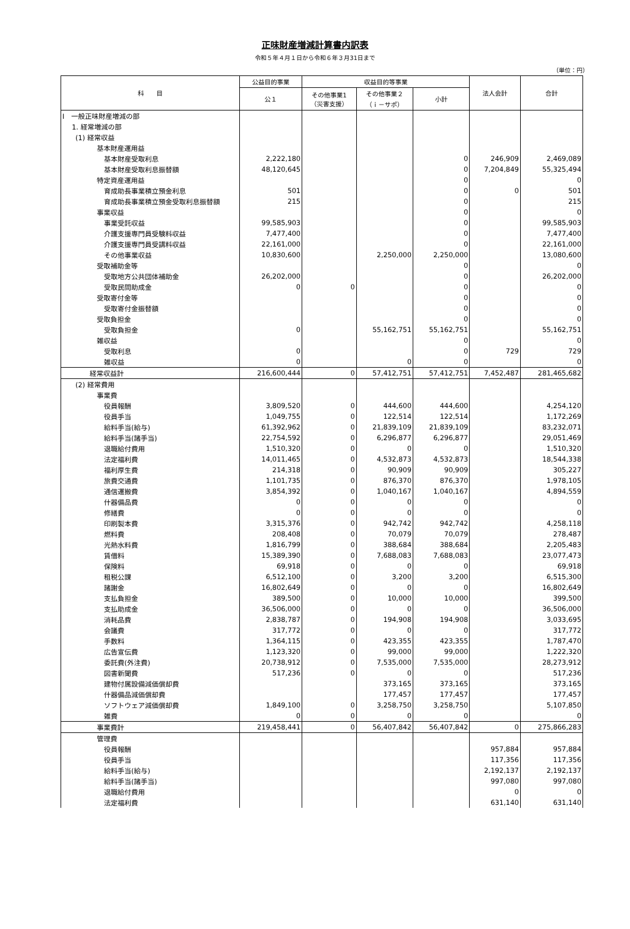正味財産増減計算書内訳表
令和５年４月１日から令和６年３月31日まで
（単位：円）
| 科 目 | 公益目的事業 | 収益目的等事業 | | | 法人会計 | 合計 |
| --- | --- | --- | --- | --- | --- | --- |
| | 公１ | その他事業1 （災害支援） | その他事業２ （ｉ－サポ） | 小計 | | |
| Ⅰ 一般正味財産増減の部 | | | | | | |
| 1. 経常増減の部 | | | | | | |
| (1) 経常収益 | | | | | | |
| 基本財産運用益 | | | | | | |
| 基本財産受取利息 | 2,222,180 | | | 0 | 246,909 | 2,469,089 |
| 基本財産受取利息振替額 | 48,120,645 | | | 0 | 7,204,849 | 55,325,494 |
| 特定資産運用益 | | | | 0 | | 0 |
| 育成助長事業積立預金利息 | 501 | | | 0 | 0 | 501 |
| 育成助長事業積立預金受取利息振替額 | 215 | | | 0 | | 215 |
| 事業収益 | | | | 0 | | 0 |
| 事業受託収益 | 99,585,903 | | | 0 | | 99,585,903 |
| 介護支援専門員受験料収益 | 7,477,400 | | | 0 | | 7,477,400 |
| 介護支援専門員受講料収益 | 22,161,000 | | | 0 | | 22,161,000 |
| その他事業収益 | 10,830,600 | | 2,250,000 | 2,250,000 | | 13,080,600 |
| 受取補助金等 | | | | 0 | | 0 |
| 受取地方公共団体補助金 | 26,202,000 | | | 0 | | 26,202,000 |
| 受取民間助成金 | 0 | 0 | | 0 | | 0 |
| 受取寄付金等 | | | | 0 | | 0 |
| 受取寄付金振替額 | | | | 0 | | 0 |
| 受取負担金 | | | | 0 | | 0 |
| 受取負担金 | 0 | | 55,162,751 | 55,162,751 | | 55,162,751 |
| 雑収益 | | | | 0 | | 0 |
| 受取利息 | 0 | | | 0 | 729 | 729 |
| 雑収益 | 0 | | 0 | 0 | | 0 |
| 経常収益計 | 216,600,444 | 0 | 57,412,751 | 57,412,751 | 7,452,487 | 281,465,682 |
| (2) 経常費用 | | | | | | |
| 事業費 | | | | | | |
| 役員報酬 | 3,809,520 | 0 | 444,600 | 444,600 | | 4,254,120 |
| 役員手当 | 1,049,755 | 0 | 122,514 | 122,514 | | 1,172,269 |
| 給料手当(給与) | 61,392,962 | 0 | 21,839,109 | 21,839,109 | | 83,232,071 |
| 給料手当(諸手当) | 22,754,592 | 0 | 6,296,877 | 6,296,877 | | 29,051,469 |
| 退職給付費用 | 1,510,320 | 0 | 0 | 0 | | 1,510,320 |
| 法定福利費 | 14,011,465 | 0 | 4,532,873 | 4,532,873 | | 18,544,338 |
| 福利厚生費 | 214,318 | 0 | 90,909 | 90,909 | | 305,227 |
| 旅費交通費 | 1,101,735 | 0 | 876,370 | 876,370 | | 1,978,105 |
| 通信運搬費 | 3,854,392 | 0 | 1,040,167 | 1,040,167 | | 4,894,559 |
| 什器備品費 | 0 | 0 | 0 | 0 | | 0 |
| 修繕費 | 0 | 0 | 0 | 0 | | 0 |
| 印刷製本費 | 3,315,376 | 0 | 942,742 | 942,742 | | 4,258,118 |
| 燃料費 | 208,408 | 0 | 70,079 | 70,079 | | 278,487 |
| 光熱水料費 | 1,816,799 | 0 | 388,684 | 388,684 | | 2,205,483 |
| 賃借料 | 15,389,390 | 0 | 7,688,083 | 7,688,083 | | 23,077,473 |
| 保険料 | 69,918 | 0 | 0 | 0 | | 69,918 |
| 租税公課 | 6,512,100 | 0 | 3,200 | 3,200 | | 6,515,300 |
| 諸謝金 | 16,802,649 | 0 | 0 | 0 | | 16,802,649 |
| 支払負担金 | 389,500 | 0 | 10,000 | 10,000 | | 399,500 |
| 支払助成金 | 36,506,000 | 0 | 0 | 0 | | 36,506,000 |
| 消耗品費 | 2,838,787 | 0 | 194,908 | 194,908 | | 3,033,695 |
| 会議費 | 317,772 | 0 | 0 | 0 | | 317,772 |
| 手数料 | 1,364,115 | 0 | 423,355 | 423,355 | | 1,787,470 |
| 広告宣伝費 | 1,123,320 | 0 | 99,000 | 99,000 | | 1,222,320 |
| 委託費(外注費) | 20,738,912 | 0 | 7,535,000 | 7,535,000 | | 28,273,912 |
| 図書新聞費 | 517,236 | 0 | 0 | 0 | | 517,236 |
| 建物付属設備減価償却費 | | | 373,165 | 373,165 | | 373,165 |
| 什器備品減価償却費 | | | 177,457 | 177,457 | | 177,457 |
| ソフトウェア減価償却費 | 1,849,100 | 0 | 3,258,750 | 3,258,750 | | 5,107,850 |
| 雑費 | 0 | 0 | 0 | 0 | | 0 |
| 事業費計 | 219,458,441 | 0 | 56,407,842 | 56,407,842 | 0 | 275,866,283 |
| 管理費 | | | | | | |
| 役員報酬 | | | | | 957,884 | 957,884 |
| 役員手当 | | | | | 117,356 | 117,356 |
| 給料手当(給与) | | | | | 2,192,137 | 2,192,137 |
| 給料手当(諸手当) | | | | | 997,080 | 997,080 |
| 退職給付費用 | | | | | 0 | 0 |
| 法定福利費 | | | | | 631,140 | 631,140 |